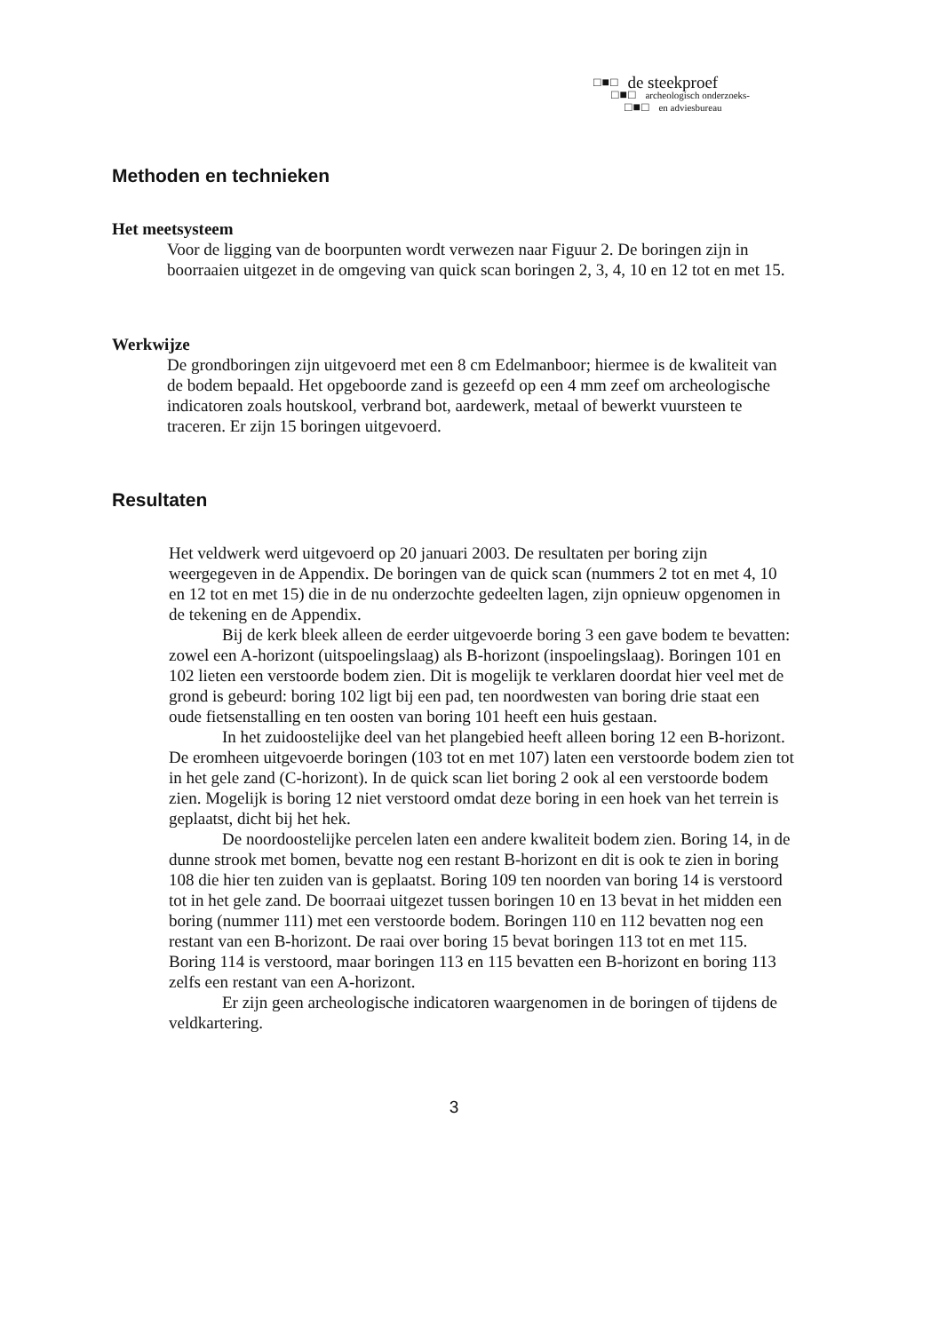□■□ de steekproef
□■□ archeologisch onderzoeks-
□■□ en adviesbureau
Methoden en technieken
Het meetsysteem
Voor de ligging van de boorpunten wordt verwezen naar Figuur 2. De boringen zijn in boorraaien uitgezet in de omgeving van quick scan boringen 2, 3, 4, 10 en 12 tot en met 15.
Werkwijze
De grondboringen zijn uitgevoerd met een 8 cm Edelmanboor; hiermee is de kwaliteit van de bodem bepaald. Het opgeboorde zand is gezeefd op een 4 mm zeef om archeologische indicatoren zoals houtskool, verbrand bot, aardewerk, metaal of bewerkt vuursteen te traceren. Er zijn 15 boringen uitgevoerd.
Resultaten
Het veldwerk werd uitgevoerd op 20 januari 2003. De resultaten per boring zijn weergegeven in de Appendix. De boringen van de quick scan (nummers 2 tot en met 4, 10 en 12 tot en met 15) die in de nu onderzochte gedeelten lagen, zijn opnieuw opgenomen in de tekening en de Appendix.
Bij de kerk bleek alleen de eerder uitgevoerde boring 3 een gave bodem te bevatten: zowel een A-horizont (uitspoelingslaag) als B-horizont (inspoelingslaag). Boringen 101 en 102 lieten een verstoorde bodem zien. Dit is mogelijk te verklaren doordat hier veel met de grond is gebeurd: boring 102 ligt bij een pad, ten noordwesten van boring drie staat een oude fietsenstalling en ten oosten van boring 101 heeft een huis gestaan.
In het zuidoostelijke deel van het plangebied heeft alleen boring 12 een B-horizont. De eromheen uitgevoerde boringen (103 tot en met 107) laten een verstoorde bodem zien tot in het gele zand (C-horizont). In de quick scan liet boring 2 ook al een verstoorde bodem zien. Mogelijk is boring 12 niet verstoord omdat deze boring in een hoek van het terrein is geplaatst, dicht bij het hek.
De noordoostelijke percelen laten een andere kwaliteit bodem zien. Boring 14, in de dunne strook met bomen, bevatte nog een restant B-horizont en dit is ook te zien in boring 108 die hier ten zuiden van is geplaatst. Boring 109 ten noorden van boring 14 is verstoord tot in het gele zand. De boorraai uitgezet tussen boringen 10 en 13 bevat in het midden een boring (nummer 111) met een verstoorde bodem. Boringen 110 en 112 bevatten nog een restant van een B-horizont. De raai over boring 15 bevat boringen 113 tot en met 115. Boring 114 is verstoord, maar boringen 113 en 115 bevatten een B-horizont en boring 113 zelfs een restant van een A-horizont.
Er zijn geen archeologische indicatoren waargenomen in de boringen of tijdens de veldkartering.
3